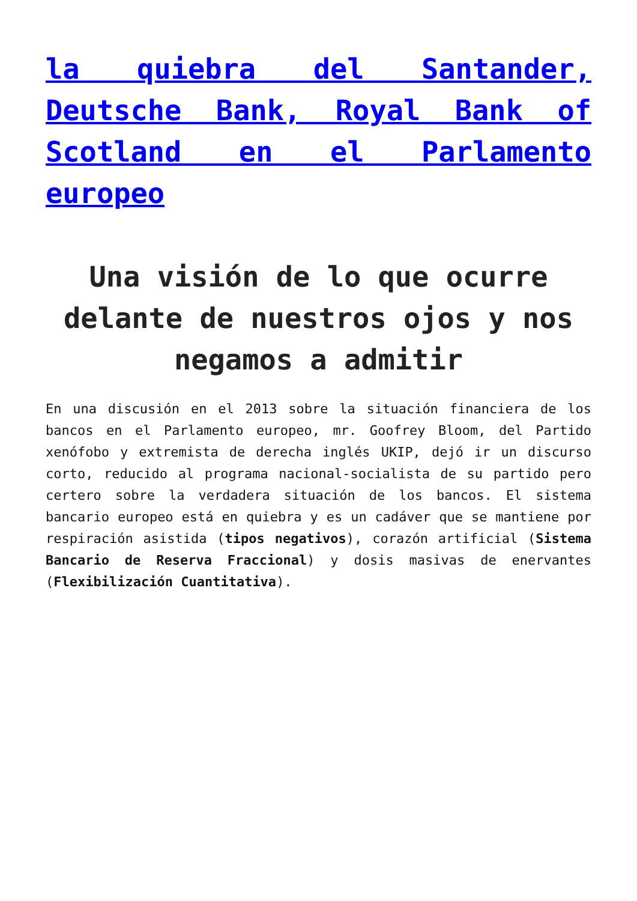la quiebra del Santander, Deutsche Bank, Royal Bank of Scotland en el Parlamento europeo
Una visión de lo que ocurre delante de nuestros ojos y nos negamos a admitir
En una discusión en el 2013 sobre la situación financiera de los bancos en el Parlamento europeo, mr. Goofrey Bloom, del Partido xenófobo y extremista de derecha inglés UKIP, dejó ir un discurso corto, reducido al programa nacional-socialista de su partido pero certero sobre la verdadera situación de los bancos. El sistema bancario europeo está en quiebra y es un cadáver que se mantiene por respiración asistida (tipos negativos), corazón artificial (Sistema Bancario de Reserva Fraccional) y dosis masivas de enervantes (Flexibilización Cuantitativa).